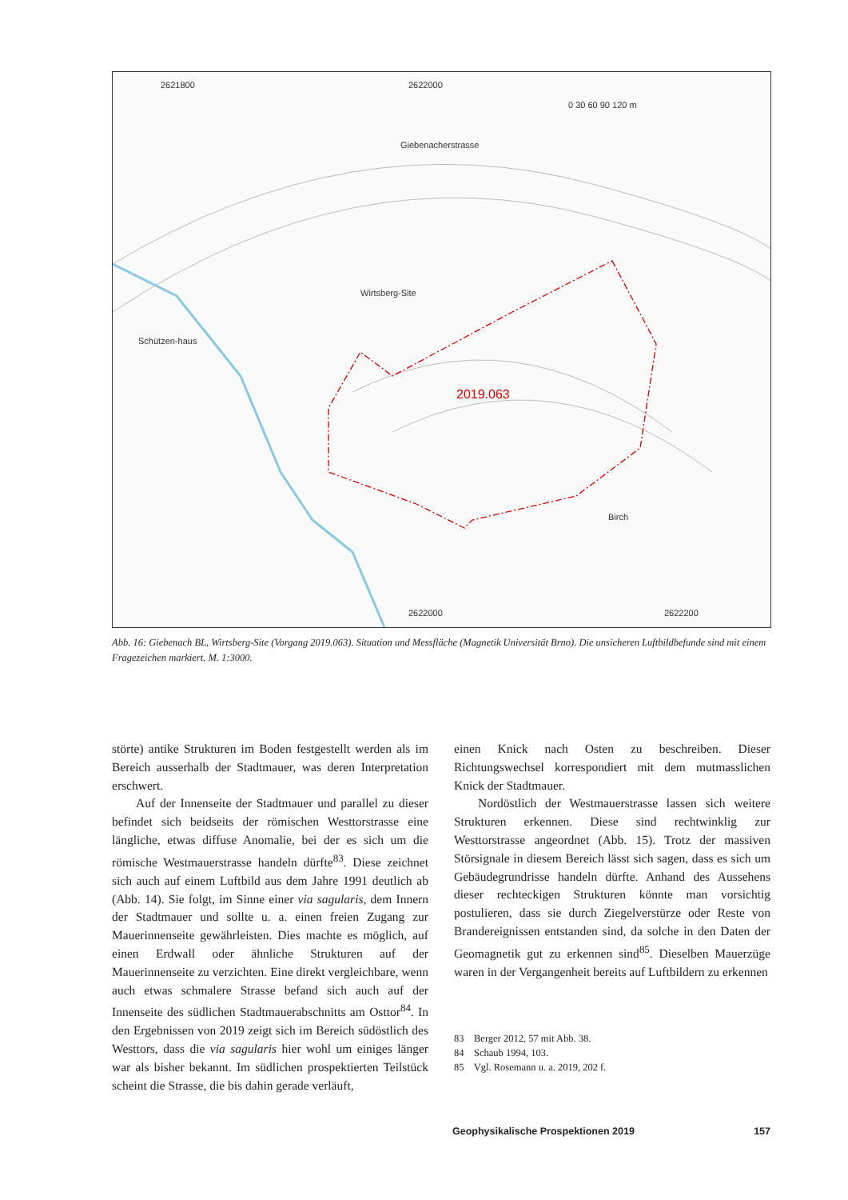2019.063
Wirtsberg-Site
Giebenacherstrasse
Birch
Schützen-haus
2621800
2622000
2622000
2622200
0 30 60 90 120 m
Abb. 16: Giebenach BL, Wirtsberg-Site (Vorgang 2019.063). Situation und Messfläche (Magnetik Universität Brno). Die unsicheren Luftbildbefunde sind mit einem Fragezeichen markiert. M. 1:3000.
störte) antike Strukturen im Boden festgestellt werden als im Bereich ausserhalb der Stadtmauer, was deren Interpretation erschwert.
Auf der Innenseite der Stadtmauer und parallel zu dieser befindet sich beidseits der römischen Westtorstrasse eine längliche, etwas diffuse Anomalie, bei der es sich um die römische Westmauerstrasse handeln dürfte<sup>83</sup>. Diese zeichnet sich auch auf einem Luftbild aus dem Jahre 1991 deutlich ab (Abb. 14). Sie folgt, im Sinne einer via sagularis, dem Innern der Stadtmauer und sollte u. a. einen freien Zugang zur Mauerinnenseite gewährleisten. Dies machte es möglich, auf einen Erdwall oder ähnliche Strukturen auf der Mauerinnenseite zu verzichten. Eine direkt vergleichbare, wenn auch etwas schmalere Strasse befand sich auch auf der Innenseite des südlichen Stadtmauerabschnitts am Osttor<sup>84</sup>. In den Ergebnissen von 2019 zeigt sich im Bereich südöstlich des Westtors, dass die via sagularis hier wohl um einiges länger war als bisher bekannt. Im südlichen prospektierten Teilstück scheint die Strasse, die bis dahin gerade verläuft,
einen Knick nach Osten zu beschreiben. Dieser Richtungswechsel korrespondiert mit dem mutmasslichen Knick der Stadtmauer.
Nordöstlich der Westmauerstrasse lassen sich weitere Strukturen erkennen. Diese sind rechtwinklig zur Westtorstrasse angeordnet (Abb. 15). Trotz der massiven Störsignale in diesem Bereich lässt sich sagen, dass es sich um Gebäudegrundrisse handeln dürfte. Anhand des Aussehens dieser rechteckigen Strukturen könnte man vorsichtig postulieren, dass sie durch Ziegelverstürze oder Reste von Brandereignissen entstanden sind, da solche in den Daten der Geomagnetik gut zu erkennen sind<sup>85</sup>. Dieselben Mauerzüge waren in der Vergangenheit bereits auf Luftbildern zu erkennen
83 Berger 2012, 57 mit Abb. 38.
84 Schaub 1994, 103.
85 Vgl. Rosemann u. a. 2019, 202 f.
Geophysikalische Prospektionen 2019 157